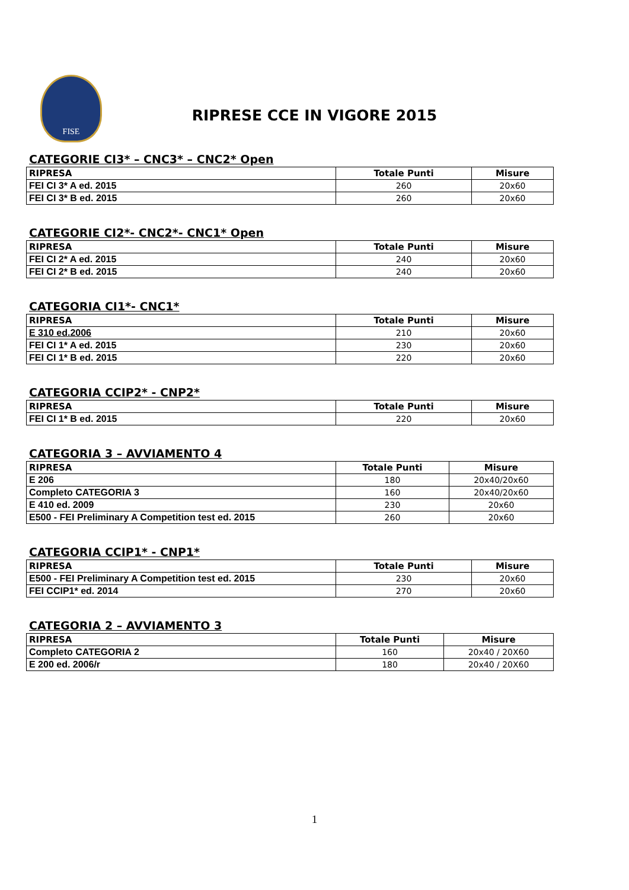FISE
RIPRESE CCE IN VIGORE 2015
CATEGORIE CI3* – CNC3* – CNC2* Open
| RIPRESA | Totale Punti | Misure |
| --- | --- | --- |
| FEI CI 3* A ed. 2015 | 260 | 20x60 |
| FEI CI 3* B ed. 2015 | 260 | 20x60 |
CATEGORIE CI2*- CNC2*- CNC1* Open
| RIPRESA | Totale Punti | Misure |
| --- | --- | --- |
| FEI CI 2* A ed. 2015 | 240 | 20x60 |
| FEI CI 2* B ed. 2015 | 240 | 20x60 |
CATEGORIA CI1*- CNC1*
| RIPRESA | Totale Punti | Misure |
| --- | --- | --- |
| E 310 ed.2006 | 210 | 20x60 |
| FEI CI 1* A ed. 2015 | 230 | 20x60 |
| FEI CI 1* B ed. 2015 | 220 | 20x60 |
CATEGORIA CCIP2* - CNP2*
| RIPRESA | Totale Punti | Misure |
| --- | --- | --- |
| FEI CI 1* B ed. 2015 | 220 | 20x60 |
CATEGORIA 3 – AVVIAMENTO 4
| RIPRESA | Totale Punti | Misure |
| --- | --- | --- |
| E 206 | 180 | 20x40/20x60 |
| Completo CATEGORIA 3 | 160 | 20x40/20x60 |
| E 410 ed. 2009 | 230 | 20x60 |
| E500 - FEI Preliminary A Competition test ed. 2015 | 260 | 20x60 |
CATEGORIA CCIP1* - CNP1*
| RIPRESA | Totale Punti | Misure |
| --- | --- | --- |
| E500 - FEI Preliminary A Competition test ed. 2015 | 230 | 20x60 |
| FEI CCIP1* ed. 2014 | 270 | 20x60 |
CATEGORIA 2 – AVVIAMENTO 3
| RIPRESA | Totale Punti | Misure |
| --- | --- | --- |
| Completo CATEGORIA 2 | 160 | 20x40 / 20X60 |
| E 200 ed. 2006/r | 180 | 20x40 / 20X60 |
1